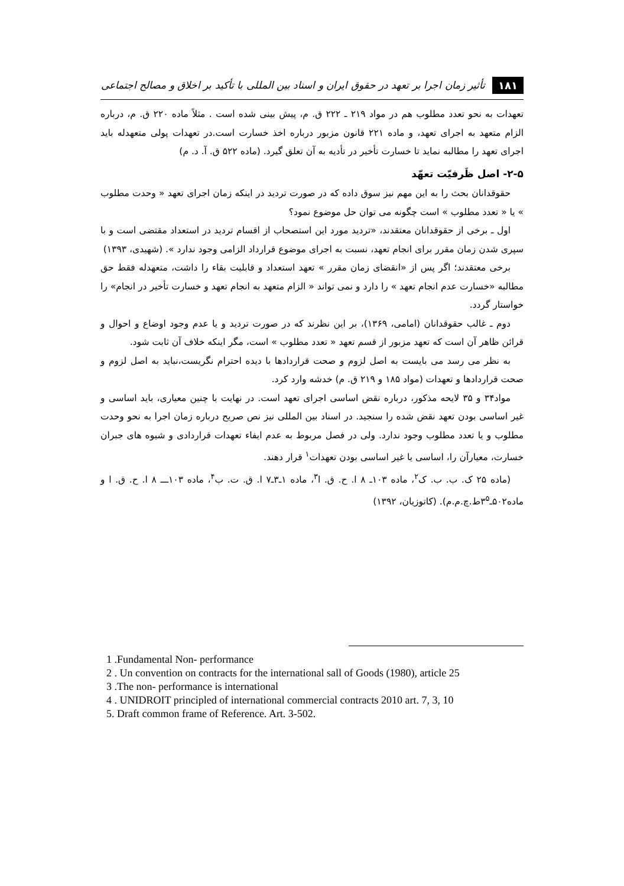۱۸۱ تأثیر زمان اجرا بر تعهد در حقوق ایران و اسناد بین المللی با تأکید بر اخلاق و مصالح اجتماعی
تعهدات به نحو تعدد مطلوب هم در مواد ۲۱۹ ـ ۲۲۲ ق. م، پیش بینی شده است . مثلاً ماده ۲۲۰ ق. م، درباره الزام متعهد به اجرای تعهد، و ماده ۲۲۱ قانون مزبور درباره اخذ خسارت است.در تعهدات پولی متعهدله باید اجرای تعهد را مطالبه نماید تا خسارت تأخیر در تأدیه به آن تعلق گیرد. (ماده ۵۲۲ ق. آ. د. م)
۲-۵- اصل ظَرفیّت تعهّد
حقوقدانان بحث را به این مهم نیز سوق داده که در صورت تردید در اینکه زمان اجرای تعهد « وحدت مطلوب » یا « تعدد مطلوب » است چگونه می توان حل موضوع نمود؟
اول ـ برخی از حقوقدانان معتقدند، «تردید مورد این استصحاب از اقسام تردید در استعداد مقتضی است و با سپری شدن زمان مقرر برای انجام تعهد، نسبت به اجرای موضوع قرارداد الزامی وجود ندارد ». (شهیدی، ۱۳۹۳)
برخی معتقدند؛ اگر پس از «انقضای زمان مقرر » تعهد استعداد و قابلیت بقاء را داشت، متعهدله فقط حق مطالبه «خسارت عدم انجام تعهد » را دارد و نمی تواند « الزام متعهد به انجام تعهد و خسارت تأخیر در انجام» را خواستار گردد.
دوم ـ غالب حقوقدانان (امامی، ۱۳۶۹)، بر این نظرند که در صورت تردید و یا عدم وجود اوضاع و احوال و قرائن ظاهر آن است که تعهد مزبور از قسم تعهد « تعدد مطلوب » است، مگر اینکه خلاف آن ثابت شود.
به نظر می رسد می بایست به اصل لزوم و صحت قراردادها با دیده احترام نگریست،نباید به اصل لزوم و صحت قراردادها و تعهدات (مواد ۱۸۵ و ۲۱۹ ق. م) خدشه وارد کرد.
مواد۳۴ و ۳۵ لایحه مذکور، درباره نقض اساسی اجرای تعهد است. در نهایت با چنین معیاری، باید اساسی و غیر اساسی بودن تعهد نقض شده را سنجید. در اسناد بین المللی نیز نص صریح درباره زمان اجرا به نحو وحدت مطلوب و یا تعدد مطلوب وجود ندارد. ولی در فصل مربوط به عدم ایفاء تعهدات قراردادی و شیوه های جبران خسارت، معیارآن را، اساسی یا غیر اساسی بودن تعهدات<sup>۱</sup> قرار دهند.
(ماده ۲۵ ک. ب. ب. ک<sup>۲</sup>، ماده ۱۰۳ـ ۸ ا. ح. ق. ا<sup>۳</sup>، ماده ۱ـ۳ـ۷ ا. ق. ت. ب<sup>۴</sup>، ماده ۱۰۳ـــ ۸ ا. ح. ق. ا و ماده۵۰۲ـ۳<sup>۵</sup>ط.چ.م.م). (کاتوزیان، ۱۳۹۲)
1 .Fundamental Non- performance
2 . Un convention on contracts for the international sall of Goods (1980), article 25
3 .The non- performance is international
4 . UNIDROIT principled of international commercial contracts 2010 art. 7, 3, 10
5. Draft common frame of Reference. Art. 3-502.